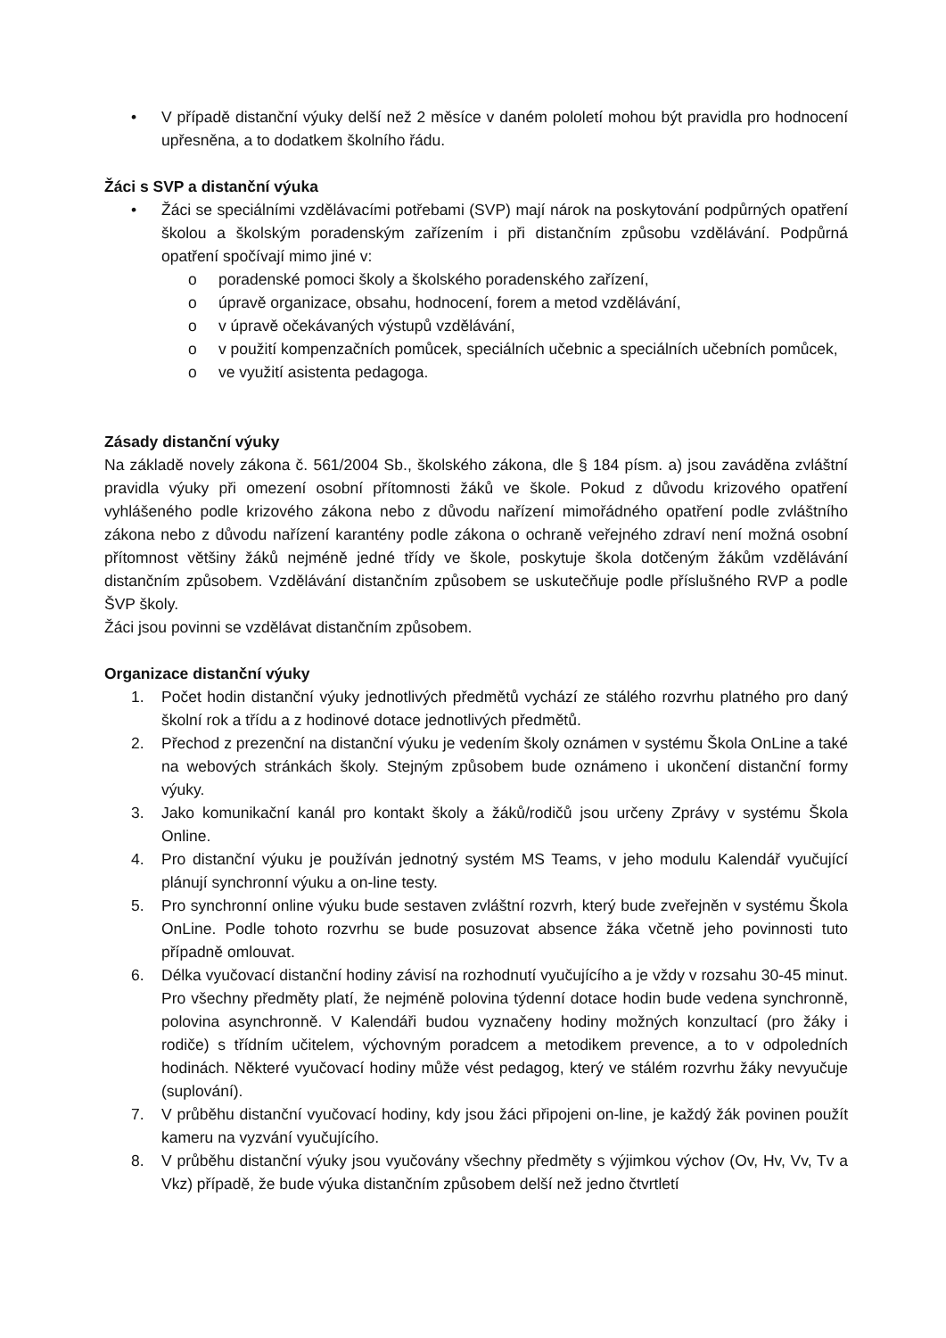• V případě distanční výuky delší než 2 měsíce v daném pololetí mohou být pravidla pro hodnocení upřesněna, a to dodatkem školního řádu.
Žáci s SVP a distanční výuka
• Žáci se speciálními vzdělávacími potřebami (SVP) mají nárok na poskytování podpůrných opatření školou a školským poradenským zařízením i při distančním způsobu vzdělávání. Podpůrná opatření spočívají mimo jiné v:
o poradenské pomoci školy a školského poradenského zařízení,
o úpravě organizace, obsahu, hodnocení, forem a metod vzdělávání,
o v úpravě očekávaných výstupů vzdělávání,
o v použití kompenzačních pomůcek, speciálních učebnic a speciálních učebních pomůcek,
o ve využití asistenta pedagoga.
Zásady distanční výuky
Na základě novely zákona č. 561/2004 Sb., školského zákona, dle § 184 písm. a) jsou zaváděna zvláštní pravidla výuky při omezení osobní přítomnosti žáků ve škole. Pokud z důvodu krizového opatření vyhlášeného podle krizového zákona nebo z důvodu nařízení mimořádného opatření podle zvláštního zákona nebo z důvodu nařízení karantény podle zákona o ochraně veřejného zdraví není možná osobní přítomnost většiny žáků nejméně jedné třídy ve škole, poskytuje škola dotčeným žákům vzdělávání distančním způsobem. Vzdělávání distančním způsobem se uskutečňuje podle příslušného RVP a podle ŠVP školy.
Žáci jsou povinni se vzdělávat distančním způsobem.
Organizace distanční výuky
1. Počet hodin distanční výuky jednotlivých předmětů vychází ze stálého rozvrhu platného pro daný školní rok a třídu a z hodinové dotace jednotlivých předmětů.
2. Přechod z prezenční na distanční výuku je vedením školy oznámen v systému Škola OnLine a také na webových stránkách školy. Stejným způsobem bude oznámeno i ukončení distanční formy výuky.
3. Jako komunikační kanál pro kontakt školy a žáků/rodičů jsou určeny Zprávy v systému Škola Online.
4. Pro distanční výuku je používán jednotný systém MS Teams, v jeho modulu Kalendář vyučující plánují synchronní výuku a on-line testy.
5. Pro synchronní online výuku bude sestaven zvláštní rozvrh, který bude zveřejněn v systému Škola OnLine. Podle tohoto rozvrhu se bude posuzovat absence žáka včetně jeho povinnosti tuto případně omlouvat.
6. Délka vyučovací distanční hodiny závisí na rozhodnutí vyučujícího a je vždy v rozsahu 30-45 minut. Pro všechny předměty platí, že nejméně polovina týdenní dotace hodin bude vedena synchronně, polovina asynchronně. V Kalendáři budou vyznačeny hodiny možných konzultací (pro žáky i rodiče) s třídním učitelem, výchovným poradcem a metodikem prevence, a to v odpoledních hodinách. Některé vyučovací hodiny může vést pedagog, který ve stálém rozvrhu žáky nevyučuje (suplování).
7. V průběhu distanční vyučovací hodiny, kdy jsou žáci připojeni on-line, je každý žák povinen použít kameru na vyzvání vyučujícího.
8. V průběhu distanční výuky jsou vyučovány všechny předměty s výjimkou výchov (Ov, Hv, Vv, Tv a Vkz) případě, že bude výuka distančním způsobem delší než jedno čtvrtletí